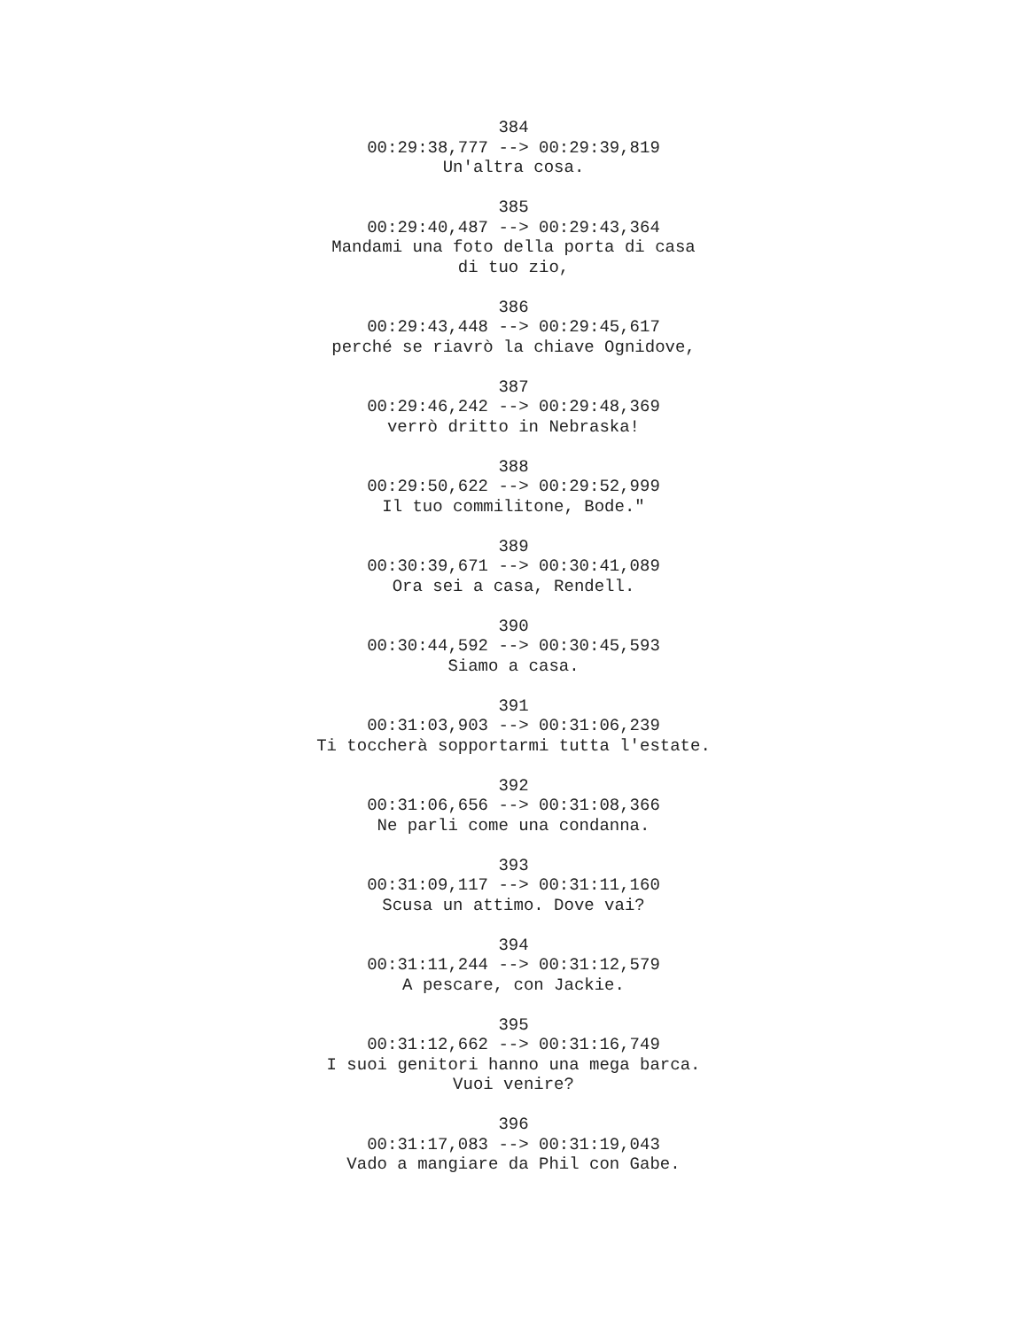384
00:29:38,777 --> 00:29:39,819
Un'altra cosa.
385
00:29:40,487 --> 00:29:43,364
Mandami una foto della porta di casa
di tuo zio,
386
00:29:43,448 --> 00:29:45,617
perché se riavrò la chiave Ognidove,
387
00:29:46,242 --> 00:29:48,369
verrò dritto in Nebraska!
388
00:29:50,622 --> 00:29:52,999
Il tuo commilitone, Bode."
389
00:30:39,671 --> 00:30:41,089
Ora sei a casa, Rendell.
390
00:30:44,592 --> 00:30:45,593
Siamo a casa.
391
00:31:03,903 --> 00:31:06,239
Ti toccherà sopportarmi tutta l'estate.
392
00:31:06,656 --> 00:31:08,366
Ne parli come una condanna.
393
00:31:09,117 --> 00:31:11,160
Scusa un attimo. Dove vai?
394
00:31:11,244 --> 00:31:12,579
A pescare, con Jackie.
395
00:31:12,662 --> 00:31:16,749
I suoi genitori hanno una mega barca.
Vuoi venire?
396
00:31:17,083 --> 00:31:19,043
Vado a mangiare da Phil con Gabe.